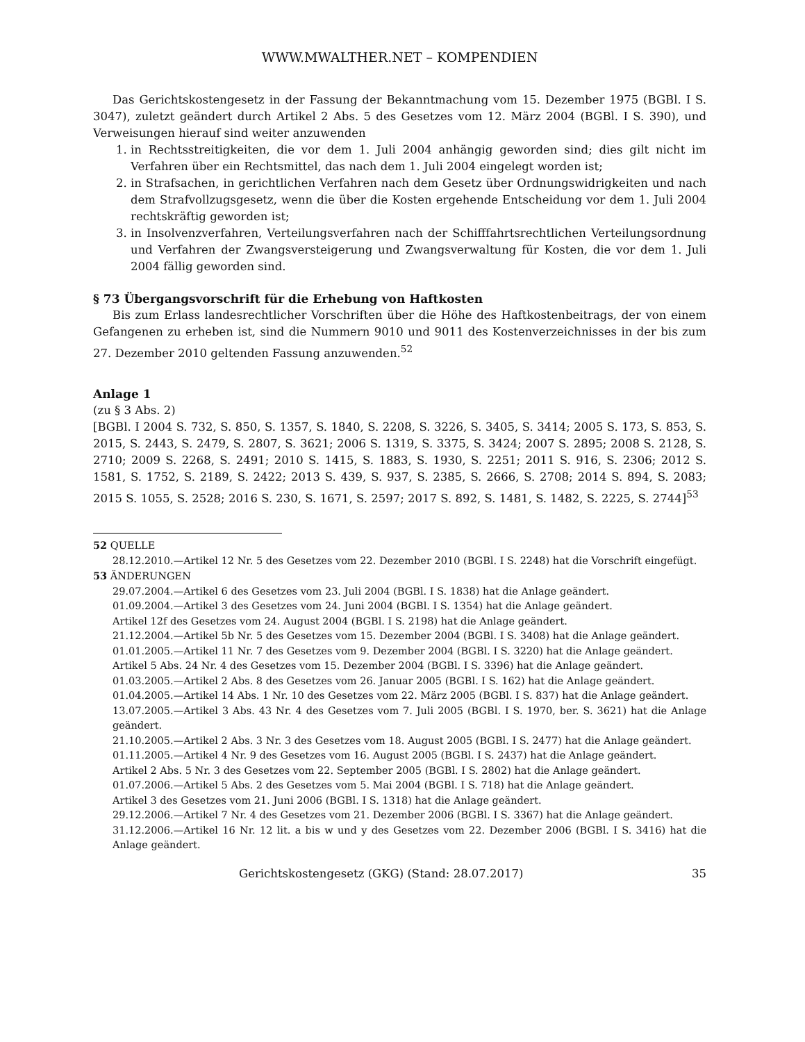WWW.MWALTHER.NET – KOMPENDIEN
Das Gerichtskostengesetz in der Fassung der Bekanntmachung vom 15. Dezember 1975 (BGBl. I S. 3047), zuletzt geändert durch Artikel 2 Abs. 5 des Gesetzes vom 12. März 2004 (BGBl. I S. 390), und Verweisungen hierauf sind weiter anzuwenden
1. in Rechtsstreitigkeiten, die vor dem 1. Juli 2004 anhängig geworden sind; dies gilt nicht im Verfahren über ein Rechtsmittel, das nach dem 1. Juli 2004 eingelegt worden ist;
2. in Strafsachen, in gerichtlichen Verfahren nach dem Gesetz über Ordnungswidrigkeiten und nach dem Strafvollzugsgesetz, wenn die über die Kosten ergehende Entscheidung vor dem 1. Juli 2004 rechtskräftig geworden ist;
3. in Insolvenzverfahren, Verteilungsverfahren nach der Schifffahrtsrechtlichen Verteilungsordnung und Verfahren der Zwangsversteigerung und Zwangsverwaltung für Kosten, die vor dem 1. Juli 2004 fällig geworden sind.
§ 73 Übergangsvorschrift für die Erhebung von Haftkosten
Bis zum Erlass landesrechtlicher Vorschriften über die Höhe des Haftkostenbeitrags, der von einem Gefangenen zu erheben ist, sind die Nummern 9010 und 9011 des Kostenverzeichnisses in der bis zum 27. Dezember 2010 geltenden Fassung anzuwenden.<sup>52</sup>
Anlage 1
(zu § 3 Abs. 2)
[BGBl. I 2004 S. 732, S. 850, S. 1357, S. 1840, S. 2208, S. 3226, S. 3405, S. 3414; 2005 S. 173, S. 853, S. 2015, S. 2443, S. 2479, S. 2807, S. 3621; 2006 S. 1319, S. 3375, S. 3424; 2007 S. 2895; 2008 S. 2128, S. 2710; 2009 S. 2268, S. 2491; 2010 S. 1415, S. 1883, S. 1930, S. 2251; 2011 S. 916, S. 2306; 2012 S. 1581, S. 1752, S. 2189, S. 2422; 2013 S. 439, S. 937, S. 2385, S. 2666, S. 2708; 2014 S. 894, S. 2083; 2015 S. 1055, S. 2528; 2016 S. 230, S. 1671, S. 2597; 2017 S. 892, S. 1481, S. 1482, S. 2225, S. 2744]<sup>53</sup>
52 QUELLE
28.12.2010.—Artikel 12 Nr. 5 des Gesetzes vom 22. Dezember 2010 (BGBl. I S. 2248) hat die Vorschrift eingefügt.
53 ÄNDERUNGEN
29.07.2004.—Artikel 6 des Gesetzes vom 23. Juli 2004 (BGBl. I S. 1838) hat die Anlage geändert.
01.09.2004.—Artikel 3 des Gesetzes vom 24. Juni 2004 (BGBl. I S. 1354) hat die Anlage geändert.
Artikel 12f des Gesetzes vom 24. August 2004 (BGBl. I S. 2198) hat die Anlage geändert.
21.12.2004.—Artikel 5b Nr. 5 des Gesetzes vom 15. Dezember 2004 (BGBl. I S. 3408) hat die Anlage geändert.
01.01.2005.—Artikel 11 Nr. 7 des Gesetzes vom 9. Dezember 2004 (BGBl. I S. 3220) hat die Anlage geändert.
Artikel 5 Abs. 24 Nr. 4 des Gesetzes vom 15. Dezember 2004 (BGBl. I S. 3396) hat die Anlage geändert.
01.03.2005.—Artikel 2 Abs. 8 des Gesetzes vom 26. Januar 2005 (BGBl. I S. 162) hat die Anlage geändert.
01.04.2005.—Artikel 14 Abs. 1 Nr. 10 des Gesetzes vom 22. März 2005 (BGBl. I S. 837) hat die Anlage geändert.
13.07.2005.—Artikel 3 Abs. 43 Nr. 4 des Gesetzes vom 7. Juli 2005 (BGBl. I S. 1970, ber. S. 3621) hat die Anlage geändert.
21.10.2005.—Artikel 2 Abs. 3 Nr. 3 des Gesetzes vom 18. August 2005 (BGBl. I S. 2477) hat die Anlage geändert.
01.11.2005.—Artikel 4 Nr. 9 des Gesetzes vom 16. August 2005 (BGBl. I S. 2437) hat die Anlage geändert.
Artikel 2 Abs. 5 Nr. 3 des Gesetzes vom 22. September 2005 (BGBl. I S. 2802) hat die Anlage geändert.
01.07.2006.—Artikel 5 Abs. 2 des Gesetzes vom 5. Mai 2004 (BGBl. I S. 718) hat die Anlage geändert.
Artikel 3 des Gesetzes vom 21. Juni 2006 (BGBl. I S. 1318) hat die Anlage geändert.
29.12.2006.—Artikel 7 Nr. 4 des Gesetzes vom 21. Dezember 2006 (BGBl. I S. 3367) hat die Anlage geändert.
31.12.2006.—Artikel 16 Nr. 12 lit. a bis w und y des Gesetzes vom 22. Dezember 2006 (BGBl. I S. 3416) hat die Anlage geändert.
Gerichtskostengesetz (GKG) (Stand: 28.07.2017) 35